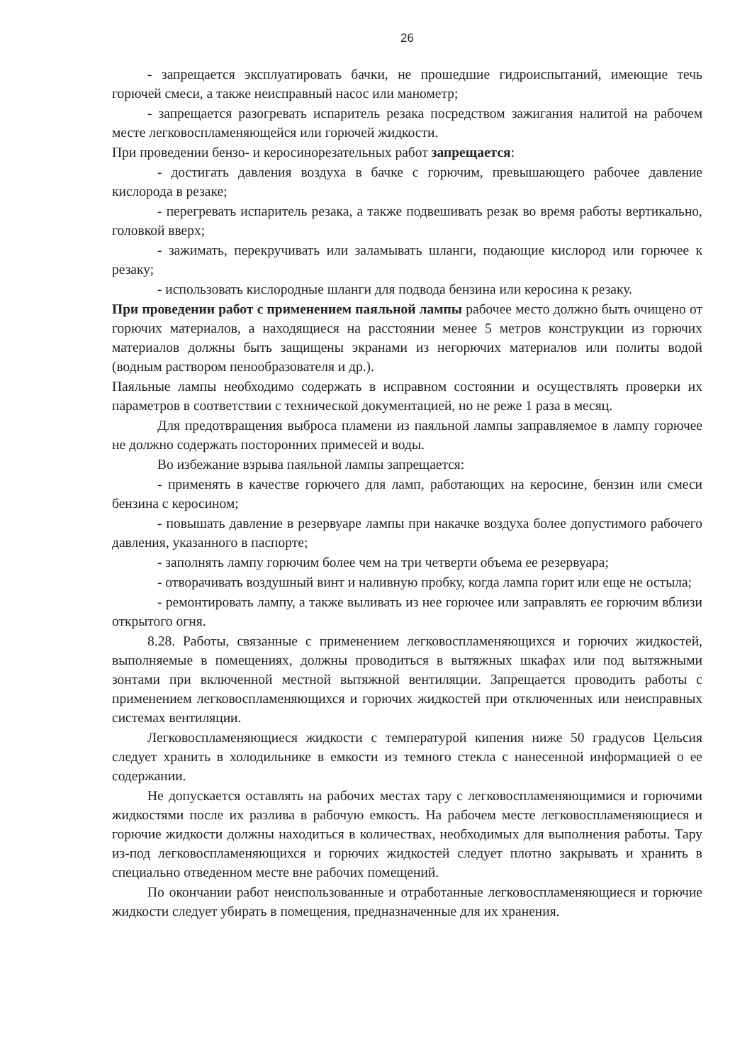26
- запрещается эксплуатировать бачки, не прошедшие гидроиспытаний, имеющие течь горючей смеси, а также неисправный насос или манометр;
- запрещается разогревать испаритель резака посредством зажигания налитой на рабочем месте легковоспламеняющейся или горючей жидкости.
При проведении бензо- и керосинорезательных работ запрещается:
- достигать давления воздуха в бачке с горючим, превышающего рабочее давление кислорода в резаке;
- перегревать испаритель резака, а также подвешивать резак во время работы вертикально, головкой вверх;
- зажимать, перекручивать или заламывать шланги, подающие кислород или горючее к резаку;
- использовать кислородные шланги для подвода бензина или керосина к резаку.
При проведении работ с применением паяльной лампы рабочее место должно быть очищено от горючих материалов, а находящиеся на расстоянии менее 5 метров конструкции из горючих материалов должны быть защищены экранами из негорючих материалов или политы водой (водным раствором пенообразователя и др.).
Паяльные лампы необходимо содержать в исправном состоянии и осуществлять проверки их параметров в соответствии с технической документацией, но не реже 1 раза в месяц.
Для предотвращения выброса пламени из паяльной лампы заправляемое в лампу горючее не должно содержать посторонних примесей и воды.
Во избежание взрыва паяльной лампы запрещается:
- применять в качестве горючего для ламп, работающих на керосине, бензин или смеси бензина с керосином;
- повышать давление в резервуаре лампы при накачке воздуха более допустимого рабочего давления, указанного в паспорте;
- заполнять лампу горючим более чем на три четверти объема ее резервуара;
- отворачивать воздушный винт и наливную пробку, когда лампа горит или еще не остыла;
- ремонтировать лампу, а также выливать из нее горючее или заправлять ее горючим вблизи открытого огня.
8.28. Работы, связанные с применением легковоспламеняющихся и горючих жидкостей, выполняемые в помещениях, должны проводиться в вытяжных шкафах или под вытяжными зонтами при включенной местной вытяжной вентиляции. Запрещается проводить работы с применением легковоспламеняющихся и горючих жидкостей при отключенных или неисправных системах вентиляции.
Легковоспламеняющиеся жидкости с температурой кипения ниже 50 градусов Цельсия следует хранить в холодильнике в емкости из темного стекла с нанесенной информацией о ее содержании.
Не допускается оставлять на рабочих местах тару с легковоспламеняющимися и горючими жидкостями после их разлива в рабочую емкость. На рабочем месте легковоспламеняющиеся и горючие жидкости должны находиться в количествах, необходимых для выполнения работы. Тару из-под легковоспламеняющихся и горючих жидкостей следует плотно закрывать и хранить в специально отведенном месте вне рабочих помещений.
По окончании работ неиспользованные и отработанные легковоспламеняющиеся и горючие жидкости следует убирать в помещения, предназначенные для их хранения.